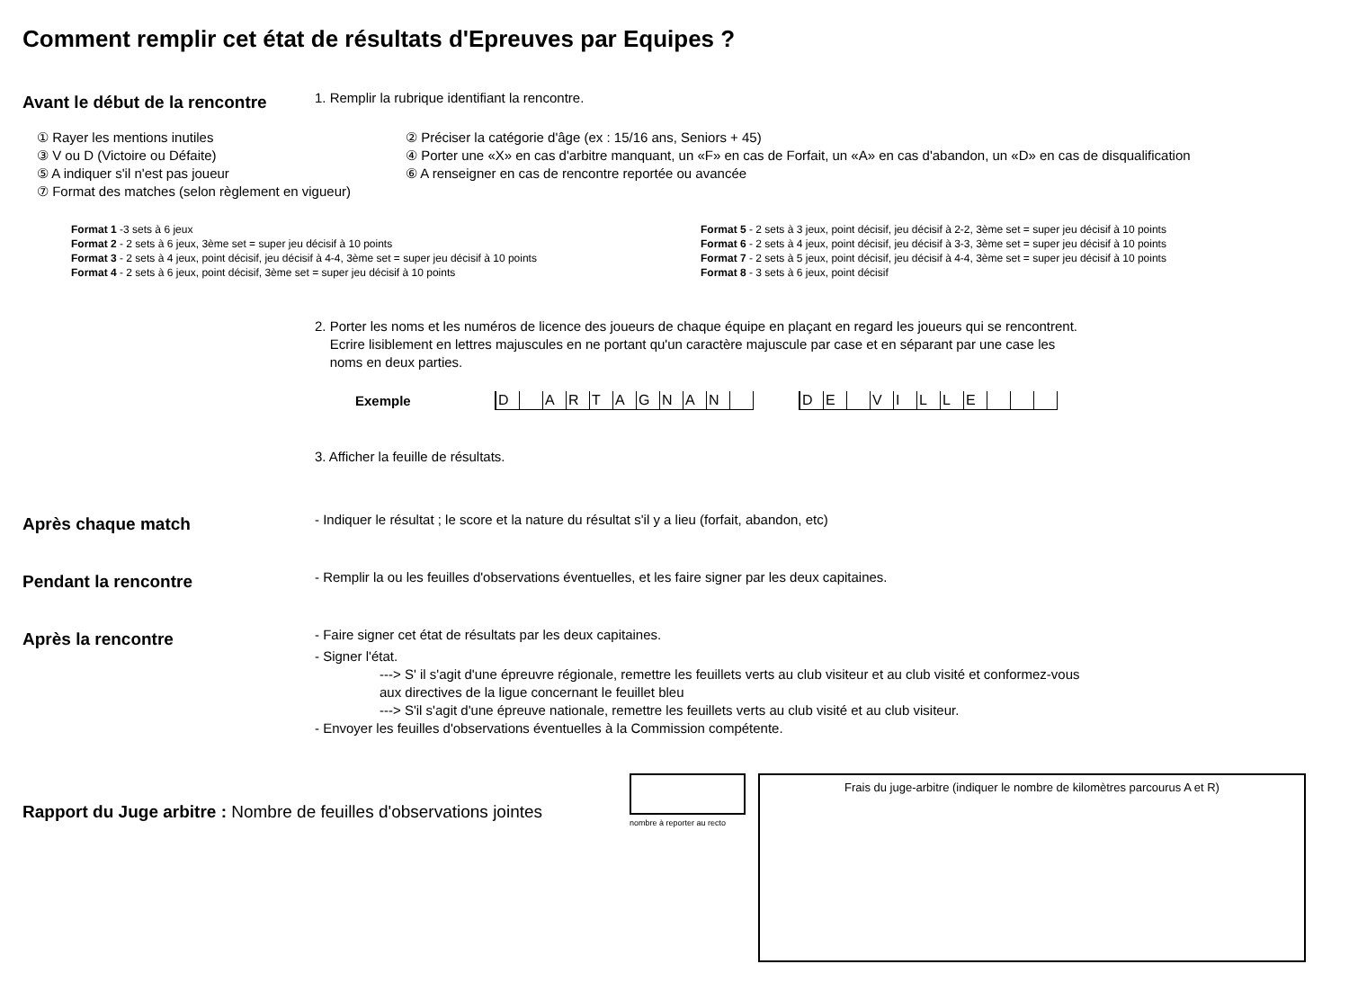Comment remplir cet état de résultats d'Epreuves par Equipes ?
Avant le début de la rencontre
1. Remplir la rubrique identifiant la rencontre.
① Rayer les mentions inutiles
② Préciser la catégorie d'âge (ex : 15/16 ans, Seniors + 45)
③ V ou D (Victoire ou Défaite)
④ Porter une «X» en cas d'arbitre manquant, un «F» en cas de Forfait, un «A» en cas d'abandon, un «D» en cas de disqualification
⑤ A indiquer s'il n'est pas joueur
⑥ A renseigner en cas de rencontre reportée ou avancée
⑦ Format des matches (selon règlement en vigueur)
Format 1 -3 sets à 6 jeux
Format 2 - 2 sets à 6 jeux, 3ème set = super jeu décisif à 10 points
Format 3 - 2 sets à 4 jeux, point décisif, jeu décisif à 4-4, 3ème set = super jeu décisif à 10 points
Format 4 - 2 sets à 6 jeux, point décisif, 3ème set = super jeu décisif à 10 points
Format 5 - 2 sets à 3 jeux, point décisif, jeu décisif à 2-2, 3ème set = super jeu décisif à 10 points
Format 6 - 2 sets à 4 jeux, point décisif, jeu décisif à 3-3, 3ème set = super jeu décisif à 10 points
Format 7 - 2 sets à 5 jeux, point décisif, jeu décisif à 4-4, 3ème set = super jeu décisif à 10 points
Format 8 - 3 sets à 6 jeux, point décisif
2. Porter les noms et les numéros de licence des joueurs de chaque équipe en plaçant en regard les joueurs qui se rencontrent.
Ecrire lisiblement en lettres majuscules en ne portant qu'un caractère majuscule par case et en séparant par une case les
noms en deux parties.
Exemple
D ARTAGNAN DE VILLE
3. Afficher la feuille de résultats.
Après chaque match
- Indiquer le résultat ; le score et la nature du résultat s'il y a lieu (forfait, abandon, etc)
Pendant la rencontre
- Remplir la ou les feuilles d'observations éventuelles, et les faire signer par les deux capitaines.
Après la rencontre
- Faire signer cet état de résultats par les deux capitaines.
- Signer l'état.
---> S' il s'agit d'une épreuvre régionale, remettre les feuillets verts au club visiteur et au club visité et conformez-vous
aux directives de la ligue concernant le feuillet bleu
---> S'il s'agit d'une épreuve nationale, remettre les feuillets verts au club visité et au club visiteur.
- Envoyer les feuilles d'observations éventuelles à la Commission compétente.
Rapport du Juge arbitre : Nombre de feuilles d'observations jointes
nombre à reporter au recto
Frais du juge-arbitre (indiquer le nombre de kilomètres parcourus A et R)